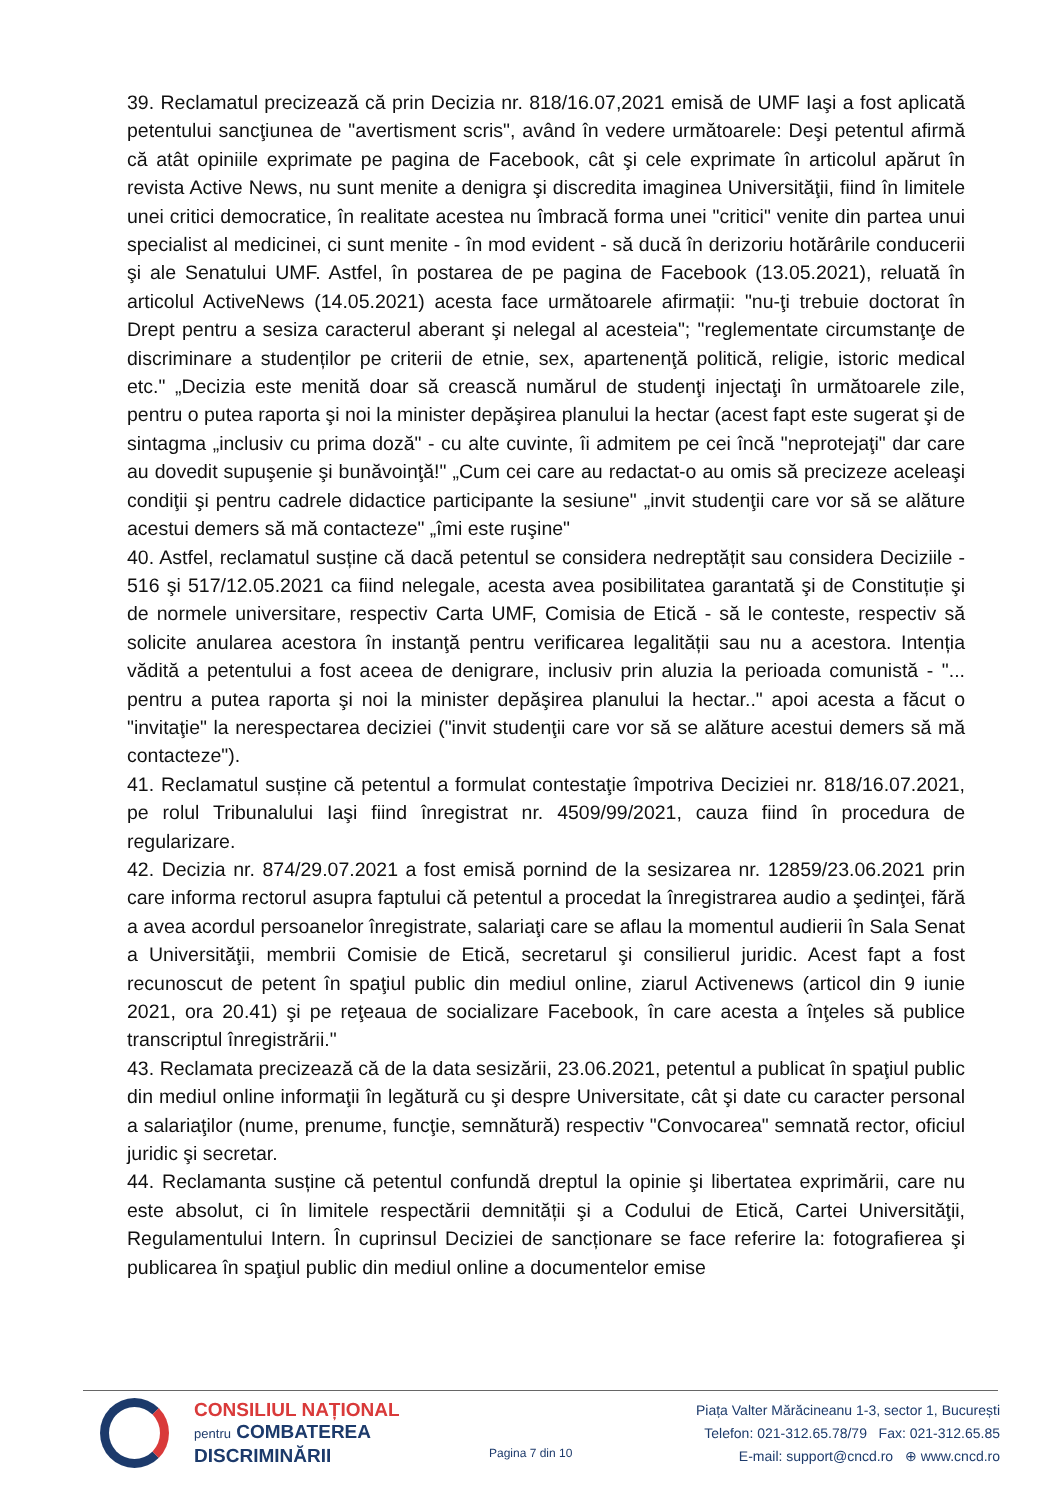39. Reclamatul precizează că prin Decizia nr. 818/16.07,2021 emisă de UMF Iaşi a fost aplicată petentului sancţiunea de "avertisment scris", având în vedere următoarele: Deşi petentul afirmă că atât opiniile exprimate pe pagina de Facebook, cât şi cele exprimate în articolul apărut în revista Active News, nu sunt menite a denigra şi discredita imaginea Universităţii, fiind în limitele unei critici democratice, în realitate acestea nu îmbracă forma unei "critici" venite din partea unui specialist al medicinei, ci sunt menite - în mod evident - să ducă în derizoriu hotărârile conducerii şi ale Senatului UMF. Astfel, în postarea de pe pagina de Facebook (13.05.2021), reluată în articolul ActiveNews (14.05.2021) acesta face următoarele afirmații: "nu-ţi trebuie doctorat în Drept pentru a sesiza caracterul aberant şi nelegal al acesteia"; "reglementate circumstanţe de discriminare a studenților pe criterii de etnie, sex, apartenenţă politică, religie, istoric medical etc." „Decizia este menită doar să crească numărul de studenţi injectaţi în următoarele zile, pentru o putea raporta şi noi la minister depăşirea planului la hectar (acest fapt este sugerat şi de sintagma „inclusiv cu prima doză" - cu alte cuvinte, îi admitem pe cei încă "neprotejaţi" dar care au dovedit supuşenie şi bunăvoinţă!" „Cum cei care au redactat-o au omis să precizeze aceleaşi condiţii şi pentru cadrele didactice participante la sesiune" „invit studenţii care vor să se alăture acestui demers să mă contacteze" „îmi este ruşine"
40. Astfel, reclamatul susține că dacă petentul se considera nedreptățit sau considera Deciziile - 516 şi 517/12.05.2021 ca fiind nelegale, acesta avea posibilitatea garantată şi de Constituție şi de normele universitare, respectiv Carta UMF, Comisia de Etică - să le conteste, respectiv să solicite anularea acestora în instanţă pentru verificarea legalității sau nu a acestora. Intenția vădită a petentului a fost aceea de denigrare, inclusiv prin aluzia la perioada comunistă - "... pentru a putea raporta şi noi la minister depăşirea planului la hectar.." apoi acesta a făcut o "invitaţie" la nerespectarea deciziei ("invit studenţii care vor să se alăture acestui demers să mă contacteze").
41. Reclamatul susține că petentul a formulat contestaţie împotriva Deciziei nr. 818/16.07.2021, pe rolul Tribunalului Iaşi fiind înregistrat nr. 4509/99/2021, cauza fiind în procedura de regularizare.
42. Decizia nr. 874/29.07.2021 a fost emisă pornind de la sesizarea nr. 12859/23.06.2021 prin care informa rectorul asupra faptului că petentul a procedat la înregistrarea audio a şedinţei, fără a avea acordul persoanelor înregistrate, salariaţi care se aflau la momentul audierii în Sala Senat a Universităţii, membrii Comisie de Etică, secretarul şi consilierul juridic. Acest fapt a fost recunoscut de petent în spaţiul public din mediul online, ziarul Activenews (articol din 9 iunie 2021, ora 20.41) şi pe reţeaua de socializare Facebook, în care acesta a înţeles să publice transcriptul înregistrării."
43. Reclamata precizează că de la data sesizării, 23.06.2021, petentul a publicat în spaţiul public din mediul online informaţii în legătură cu şi despre Universitate, cât şi date cu caracter personal a salariaţilor (nume, prenume, funcţie, semnătură) respectiv "Convocarea" semnată rector, oficiul juridic şi secretar.
44. Reclamanta susține că petentul confundă dreptul la opinie şi libertatea exprimării, care nu este absolut, ci în limitele respectării demnității şi a Codului de Etică, Cartei Universităţii, Regulamentului Intern. În cuprinsul Deciziei de sancționare se face referire la: fotografierea şi publicarea în spaţiul public din mediul online a documentelor emise
CONSILIUL NAȚIONAL
pentru COMBATEREA
DISCRIMINĂRII
Pagina 7 din 10
Piața Valter Mărăcineanu 1-3, sector 1, București
Telefon: 021-312.65.78/79 Fax: 021-312.65.85
E-mail: support@cncd.ro ⊕ www.cncd.ro